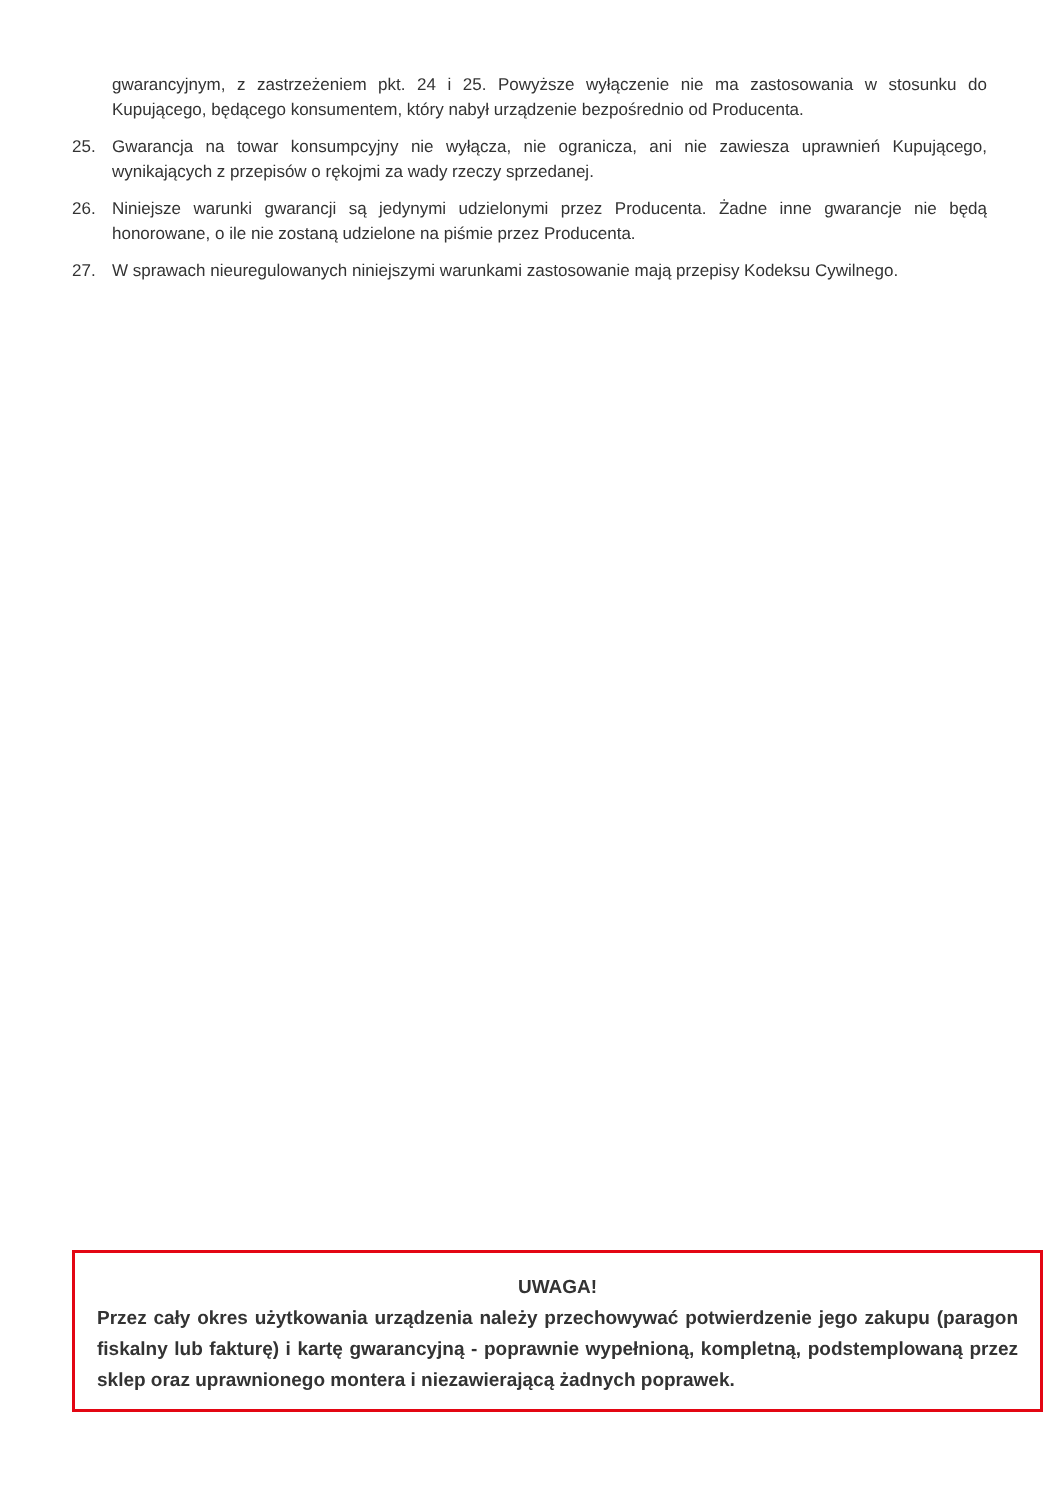gwarancyjnym, z zastrzeżeniem pkt. 24 i 25. Powyższe wyłączenie nie ma zastosowania w stosunku do Kupującego, będącego konsumentem, który nabył urządzenie bezpośrednio od Producenta.
25. Gwarancja na towar konsumpcyjny nie wyłącza, nie ogranicza, ani nie zawiesza uprawnień Kupującego, wynikających z przepisów o rękojmi za wady rzeczy sprzedanej.
26. Niniejsze warunki gwarancji są jedynymi udzielonymi przez Producenta. Żadne inne gwarancje nie będą honorowane, o ile nie zostaną udzielone na piśmie przez Producenta.
27. W sprawach nieuregulowanych niniejszymi warunkami zastosowanie mają przepisy Kodeksu Cywilnego.
UWAGA!
Przez cały okres użytkowania urządzenia należy przechowywać potwierdzenie jego zakupu (paragon fiskalny lub fakturę) i kartę gwarancyjną - poprawnie wypełnioną, kompletną, podstemplowaną przez sklep oraz uprawnionego montera i niezawierającą żadnych poprawek.